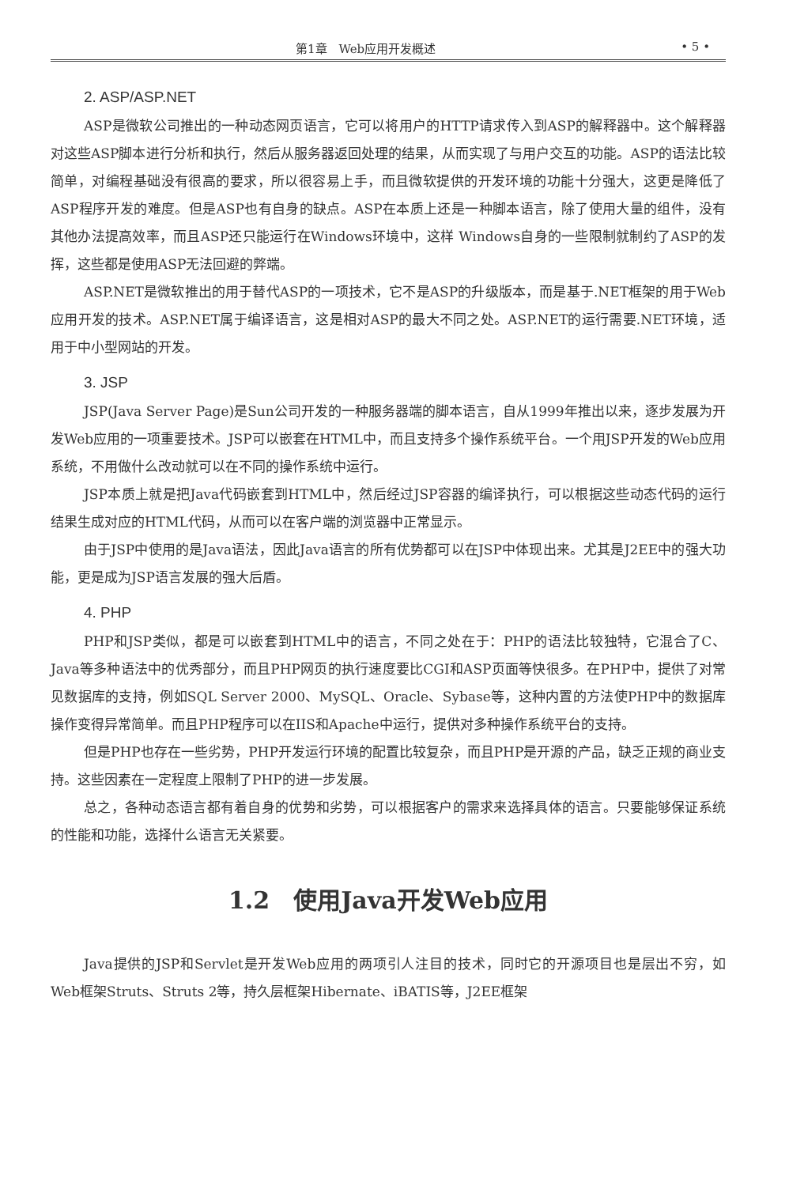第1章　Web应用开发概述 • 5 •
2. ASP/ASP.NET
ASP是微软公司推出的一种动态网页语言，它可以将用户的HTTP请求传入到ASP的解释器中。这个解释器对这些ASP脚本进行分析和执行，然后从服务器返回处理的结果，从而实现了与用户交互的功能。ASP的语法比较简单，对编程基础没有很高的要求，所以很容易上手，而且微软提供的开发环境的功能十分强大，这更是降低了ASP程序开发的难度。但是ASP也有自身的缺点。ASP在本质上还是一种脚本语言，除了使用大量的组件，没有其他办法提高效率，而且ASP还只能运行在Windows环境中，这样 Windows自身的一些限制就制约了ASP的发挥，这些都是使用ASP无法回避的弊端。
ASP.NET是微软推出的用于替代ASP的一项技术，它不是ASP的升级版本，而是基于.NET框架的用于Web应用开发的技术。ASP.NET属于编译语言，这是相对ASP的最大不同之处。ASP.NET的运行需要.NET环境，适用于中小型网站的开发。
3. JSP
JSP(Java Server Page)是Sun公司开发的一种服务器端的脚本语言，自从1999年推出以来，逐步发展为开发Web应用的一项重要技术。JSP可以嵌套在HTML中，而且支持多个操作系统平台。一个用JSP开发的Web应用系统，不用做什么改动就可以在不同的操作系统中运行。
JSP本质上就是把Java代码嵌套到HTML中，然后经过JSP容器的编译执行，可以根据这些动态代码的运行结果生成对应的HTML代码，从而可以在客户端的浏览器中正常显示。
由于JSP中使用的是Java语法，因此Java语言的所有优势都可以在JSP中体现出来。尤其是J2EE中的强大功能，更是成为JSP语言发展的强大后盾。
4. PHP
PHP和JSP类似，都是可以嵌套到HTML中的语言，不同之处在于：PHP的语法比较独特，它混合了C、Java等多种语法中的优秀部分，而且PHP网页的执行速度要比CGI和ASP页面等快很多。在PHP中，提供了对常见数据库的支持，例如SQL Server 2000、MySQL、Oracle、Sybase等，这种内置的方法使PHP中的数据库操作变得异常简单。而且PHP程序可以在IIS和Apache中运行，提供对多种操作系统平台的支持。
但是PHP也存在一些劣势，PHP开发运行环境的配置比较复杂，而且PHP是开源的产品，缺乏正规的商业支持。这些因素在一定程度上限制了PHP的进一步发展。
总之，各种动态语言都有着自身的优势和劣势，可以根据客户的需求来选择具体的语言。只要能够保证系统的性能和功能，选择什么语言无关紧要。
1.2　使用Java开发Web应用
Java提供的JSP和Servlet是开发Web应用的两项引人注目的技术，同时它的开源项目也是层出不穷，如Web框架Struts、Struts 2等，持久层框架Hibernate、iBATIS等，J2EE框架